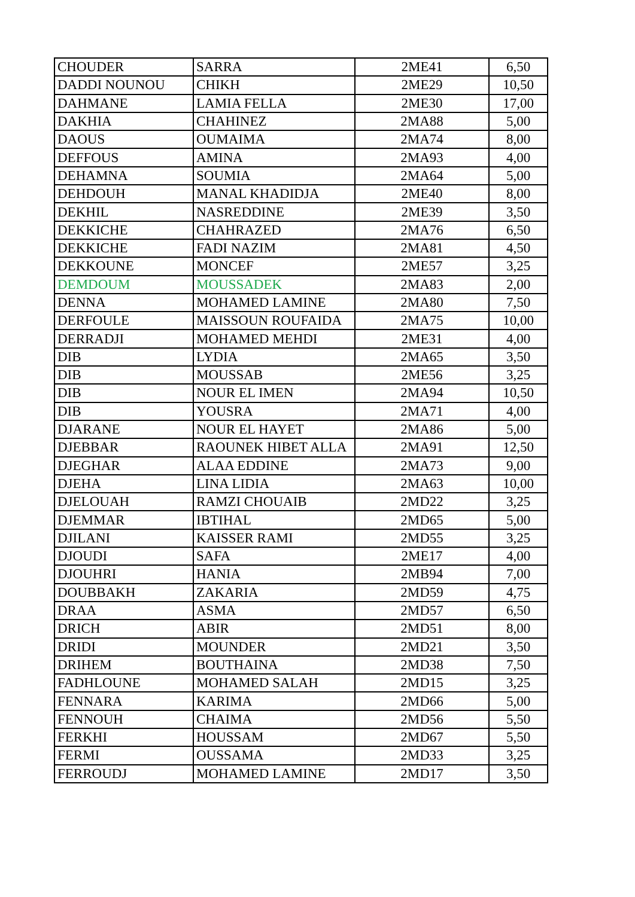| CHOUDER | SARRA | 2ME41 | 6,50 |
| DADDI NOUNOU | CHIKH | 2ME29 | 10,50 |
| DAHMANE | LAMIA FELLA | 2ME30 | 17,00 |
| DAKHIA | CHAHINEZ | 2MA88 | 5,00 |
| DAOUS | OUMAIMA | 2MA74 | 8,00 |
| DEFFOUS | AMINA | 2MA93 | 4,00 |
| DEHAMNA | SOUMIA | 2MA64 | 5,00 |
| DEHDOUH | MANAL KHADIDJA | 2ME40 | 8,00 |
| DEKHIL | NASREDDINE | 2ME39 | 3,50 |
| DEKKICHE | CHAHRAZED | 2MA76 | 6,50 |
| DEKKICHE | FADI NAZIM | 2MA81 | 4,50 |
| DEKKOUNE | MONCEF | 2ME57 | 3,25 |
| DEMDOUM | MOUSSADEK | 2MA83 | 2,00 |
| DENNA | MOHAMED LAMINE | 2MA80 | 7,50 |
| DERFOULE | MAISSOUN ROUFAIDA | 2MA75 | 10,00 |
| DERRADJI | MOHAMED MEHDI | 2ME31 | 4,00 |
| DIB | LYDIA | 2MA65 | 3,50 |
| DIB | MOUSSAB | 2ME56 | 3,25 |
| DIB | NOUR EL IMEN | 2MA94 | 10,50 |
| DIB | YOUSRA | 2MA71 | 4,00 |
| DJARANE | NOUR EL HAYET | 2MA86 | 5,00 |
| DJEBBAR | RAOUNEK HIBET ALLA | 2MA91 | 12,50 |
| DJEGHAR | ALAA EDDINE | 2MA73 | 9,00 |
| DJEHA | LINA LIDIA | 2MA63 | 10,00 |
| DJELOUAH | RAMZI CHOUAIB | 2MD22 | 3,25 |
| DJEMMAR | IBTIHAL | 2MD65 | 5,00 |
| DJILANI | KAISSER RAMI | 2MD55 | 3,25 |
| DJOUDI | SAFA | 2ME17 | 4,00 |
| DJOUHRI | HANIA | 2MB94 | 7,00 |
| DOUBBAKH | ZAKARIA | 2MD59 | 4,75 |
| DRAA | ASMA | 2MD57 | 6,50 |
| DRICH | ABIR | 2MD51 | 8,00 |
| DRIDI | MOUNDER | 2MD21 | 3,50 |
| DRIHEM | BOUTHAINA | 2MD38 | 7,50 |
| FADHLOUNE | MOHAMED SALAH | 2MD15 | 3,25 |
| FENNARA | KARIMA | 2MD66 | 5,00 |
| FENNOUH | CHAIMA | 2MD56 | 5,50 |
| FERKHI | HOUSSAM | 2MD67 | 5,50 |
| FERMI | OUSSAMA | 2MD33 | 3,25 |
| FERROUDJ | MOHAMED LAMINE | 2MD17 | 3,50 |